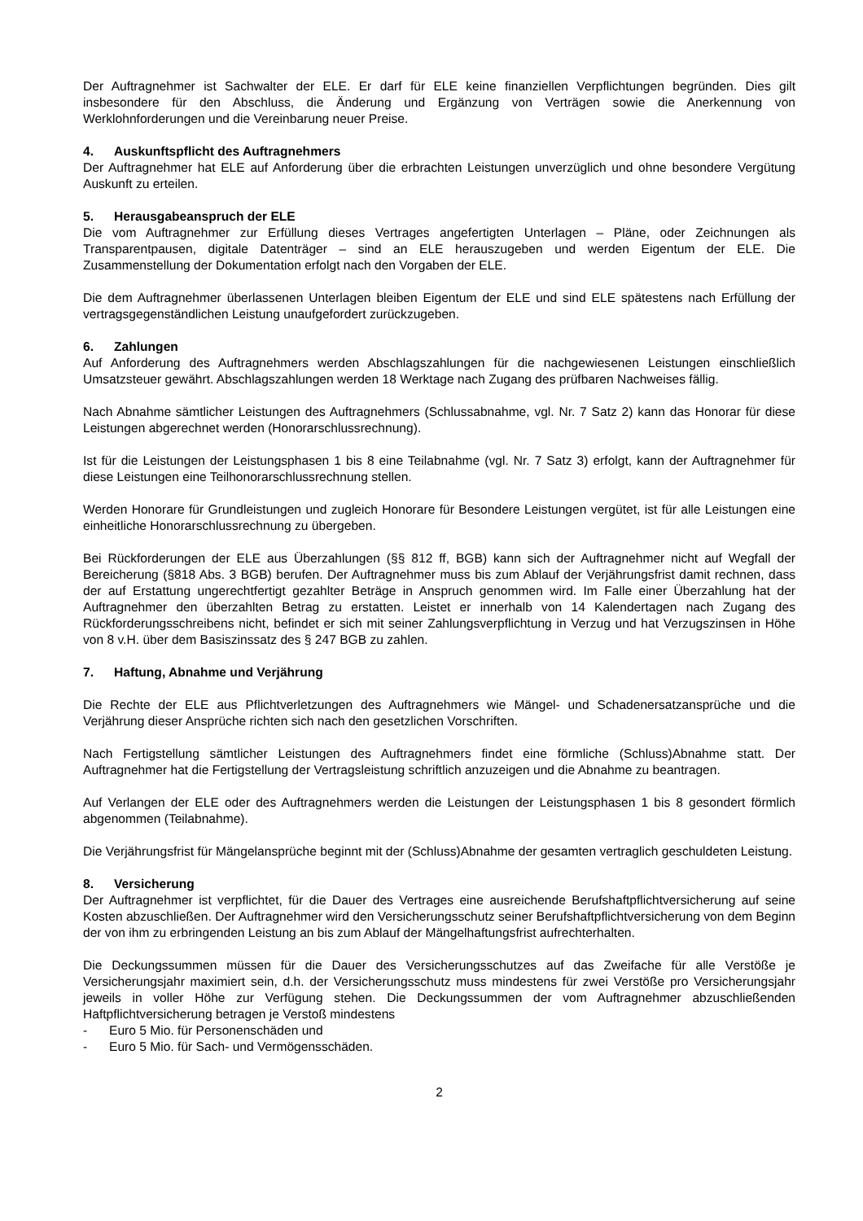Der Auftragnehmer ist Sachwalter der ELE. Er darf für ELE keine finanziellen Verpflichtungen begründen. Dies gilt insbesondere für den Abschluss, die Änderung und Ergänzung von Verträgen sowie die Anerkennung von Werklohnforderungen und die Vereinbarung neuer Preise.
4. Auskunftspflicht des Auftragnehmers
Der Auftragnehmer hat ELE auf Anforderung über die erbrachten Leistungen unverzüglich und ohne besondere Vergütung Auskunft zu erteilen.
5. Herausgabeanspruch der ELE
Die vom Auftragnehmer zur Erfüllung dieses Vertrages angefertigten Unterlagen – Pläne, oder Zeichnungen als Transparentpausen, digitale Datenträger – sind an ELE herauszugeben und werden Eigentum der ELE. Die Zusammenstellung der Dokumentation erfolgt nach den Vorgaben der ELE.
Die dem Auftragnehmer überlassenen Unterlagen bleiben Eigentum der ELE und sind ELE spätestens nach Erfüllung der vertragsgegenständlichen Leistung unaufgefordert zurückzugeben.
6. Zahlungen
Auf Anforderung des Auftragnehmers werden Abschlagszahlungen für die nachgewiesenen Leistungen einschließlich Umsatzsteuer gewährt. Abschlagszahlungen werden 18 Werktage nach Zugang des prüfbaren Nachweises fällig.
Nach Abnahme sämtlicher Leistungen des Auftragnehmers (Schlussabnahme, vgl. Nr. 7 Satz 2) kann das Honorar für diese Leistungen abgerechnet werden (Honorarschlussrechnung).
Ist für die Leistungen der Leistungsphasen 1 bis 8 eine Teilabnahme (vgl. Nr. 7 Satz 3) erfolgt, kann der Auftragnehmer für diese Leistungen eine Teilhonorarschlussrechnung stellen.
Werden Honorare für Grundleistungen und zugleich Honorare für Besondere Leistungen vergütet, ist für alle Leistungen eine einheitliche Honorarschlussrechnung zu übergeben.
Bei Rückforderungen der ELE aus Überzahlungen (§§ 812 ff, BGB) kann sich der Auftragnehmer nicht auf Wegfall der Bereicherung (§818 Abs. 3 BGB) berufen. Der Auftragnehmer muss bis zum Ablauf der Verjährungsfrist damit rechnen, dass der auf Erstattung ungerechtfertigt gezahlter Beträge in Anspruch genommen wird. Im Falle einer Überzahlung hat der Auftragnehmer den überzahlten Betrag zu erstatten. Leistet er innerhalb von 14 Kalendertagen nach Zugang des Rückforderungsschreibens nicht, befindet er sich mit seiner Zahlungsverpflichtung in Verzug und hat Verzugszinsen in Höhe von 8 v.H. über dem Basiszinssatz des § 247 BGB zu zahlen.
7. Haftung, Abnahme und Verjährung
Die Rechte der ELE aus Pflichtverletzungen des Auftragnehmers wie Mängel- und Schadenersatzansprüche und die Verjährung dieser Ansprüche richten sich nach den gesetzlichen Vorschriften.
Nach Fertigstellung sämtlicher Leistungen des Auftragnehmers findet eine förmliche (Schluss)Abnahme statt. Der Auftragnehmer hat die Fertigstellung der Vertragsleistung schriftlich anzuzeigen und die Abnahme zu beantragen.
Auf Verlangen der ELE oder des Auftragnehmers werden die Leistungen der Leistungsphasen 1 bis 8 gesondert förmlich abgenommen (Teilabnahme).
Die Verjährungsfrist für Mängelansprüche beginnt mit der (Schluss)Abnahme der gesamten vertraglich geschuldeten Leistung.
8. Versicherung
Der Auftragnehmer ist verpflichtet, für die Dauer des Vertrages eine ausreichende Berufshaftpflichtversicherung auf seine Kosten abzuschließen. Der Auftragnehmer wird den Versicherungsschutz seiner Berufshaftpflichtversicherung von dem Beginn der von ihm zu erbringenden Leistung an bis zum Ablauf der Mängelhaftungsfrist aufrechterhalten.
Die Deckungssummen müssen für die Dauer des Versicherungsschutzes auf das Zweifache für alle Verstöße je Versicherungsjahr maximiert sein, d.h. der Versicherungsschutz muss mindestens für zwei Verstöße pro Versicherungsjahr jeweils in voller Höhe zur Verfügung stehen. Die Deckungssummen der vom Auftragnehmer abzuschließenden Haftpflichtversicherung betragen je Verstoß mindestens
- Euro 5 Mio. für Personenschäden und
- Euro 5 Mio. für Sach- und Vermögensschäden.
2